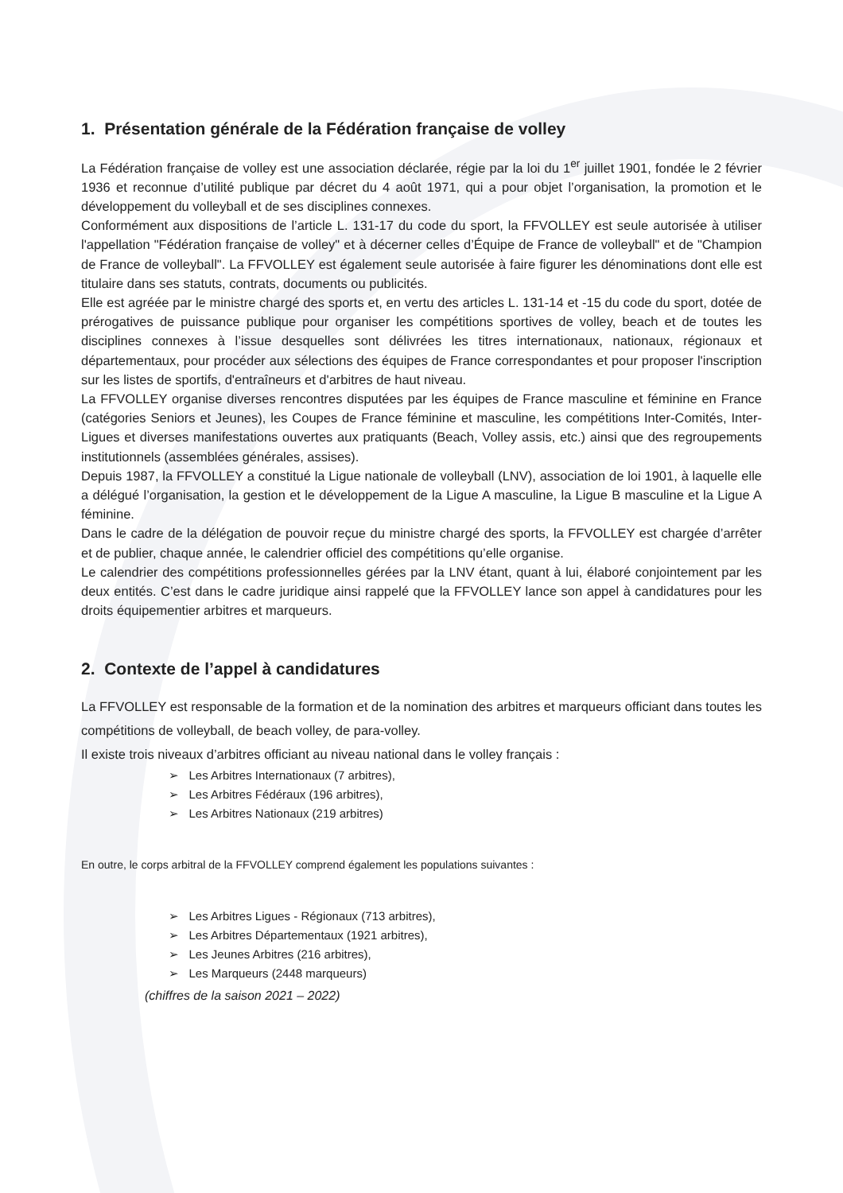1. Présentation générale de la Fédération française de volley
La Fédération française de volley est une association déclarée, régie par la loi du 1<sup>er</sup> juillet 1901, fondée le 2 février 1936 et reconnue d’utilité publique par décret du 4 août 1971, qui a pour objet l’organisation, la promotion et le développement du volleyball et de ses disciplines connexes.
Conformément aux dispositions de l’article L. 131-17 du code du sport, la FFVOLLEY est seule autorisée à utiliser l'appellation "Fédération française de volley" et à décerner celles d’Équipe de France de volleyball" et de "Champion de France de volleyball". La FFVOLLEY est également seule autorisée à faire figurer les dénominations dont elle est titulaire dans ses statuts, contrats, documents ou publicités.
Elle est agréée par le ministre chargé des sports et, en vertu des articles L. 131-14 et -15 du code du sport, dotée de prérogatives de puissance publique pour organiser les compétitions sportives de volley, beach et de toutes les disciplines connexes à l’issue desquelles sont délivrées les titres internationaux, nationaux, régionaux et départementaux, pour procéder aux sélections des équipes de France correspondantes et pour proposer l'inscription sur les listes de sportifs, d'entraîneurs et d'arbitres de haut niveau.
La FFVOLLEY organise diverses rencontres disputées par les équipes de France masculine et féminine en France (catégories Seniors et Jeunes), les Coupes de France féminine et masculine, les compétitions Inter-Comités, Inter-Ligues et diverses manifestations ouvertes aux pratiquants (Beach, Volley assis, etc.) ainsi que des regroupements institutionnels (assemblées générales, assises).
Depuis 1987, la FFVOLLEY a constitué la Ligue nationale de volleyball (LNV), association de loi 1901, à laquelle elle a délégué l’organisation, la gestion et le développement de la Ligue A masculine, la Ligue B masculine et la Ligue A féminine.
Dans le cadre de la délégation de pouvoir reçue du ministre chargé des sports, la FFVOLLEY est chargée d’arrêter et de publier, chaque année, le calendrier officiel des compétitions qu’elle organise.
Le calendrier des compétitions professionnelles gérées par la LNV étant, quant à lui, élaboré conjointement par les deux entités. C’est dans le cadre juridique ainsi rappelé que la FFVOLLEY lance son appel à candidatures pour les droits équipementier arbitres et marqueurs.
2. Contexte de l’appel à candidatures
La FFVOLLEY est responsable de la formation et de la nomination des arbitres et marqueurs officiant dans toutes les compétitions de volleyball, de beach volley, de para-volley.
Il existe trois niveaux d’arbitres officiant au niveau national dans le volley français :
➢ Les Arbitres Internationaux (7 arbitres),
➢ Les Arbitres Fédéraux (196 arbitres),
➢ Les Arbitres Nationaux (219 arbitres)
En outre, le corps arbitral de la FFVOLLEY comprend également les populations suivantes :
➢ Les Arbitres Ligues - Régionaux (713 arbitres),
➢ Les Arbitres Départementaux (1921 arbitres),
➢ Les Jeunes Arbitres (216 arbitres),
➢ Les Marqueurs (2448 marqueurs)
(chiffres de la saison 2021 – 2022)